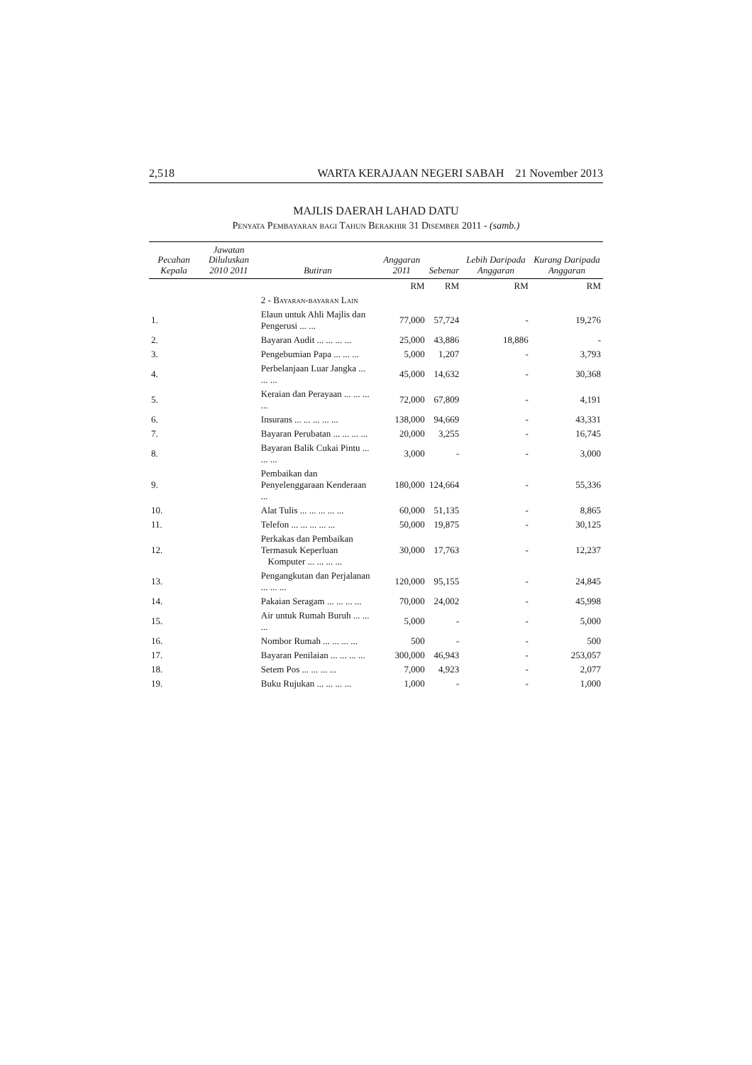2,518 WARTA KERAJAAN NEGERI SABAH 21 November 2013
MAJLIS DAERAH LAHAD DATU
Penyata Pembayaran bagi Tahun Berakhir 31 Disember 2011 - (samb.)
| Pecahan Kepala | Jawatan Diluluskan 2010 2011 | Butiran | Anggaran 2011 | Sebenar | Lebih Daripada Anggaran | Kurang Daripada Anggaran |
| --- | --- | --- | --- | --- | --- | --- |
| | | | RM | RM | RM | RM |
| | | 2 - Bayaran-bayaran Lain | | | | |
| 1. | | Elaun untuk Ahli Majlis dan Pengerusi ... ... | 77,000 | 57,724 | - | 19,276 |
| 2. | | Bayaran Audit ... ... ... ... | 25,000 | 43,886 | 18,886 | - |
| 3. | | Pengebumian Papa ... ... ... | 5,000 | 1,207 | - | 3,793 |
| 4. | | Perbelanjaan Luar Jangka ... ... ... | 45,000 | 14,632 | - | 30,368 |
| 5. | | Keraian dan Perayaan ... ... ... ... | 72,000 | 67,809 | - | 4,191 |
| 6. | | Insurans ... ... ... ... ... | 138,000 | 94,669 | - | 43,331 |
| 7. | | Bayaran Perubatan ... ... ... ... | 20,000 | 3,255 | - | 16,745 |
| 8. | | Bayaran Balik Cukai Pintu ... ... ... | 3,000 | - | - | 3,000 |
| 9. | | Pembaikan dan Penyelenggaraan Kenderaan ... | 180,000 | 124,664 | - | 55,336 |
| 10. | | Alat Tulis ... ... ... ... ... | 60,000 | 51,135 | - | 8,865 |
| 11. | | Telefon ... ... ... ... ... | 50,000 | 19,875 | - | 30,125 |
| 12. | | Perkakas dan Pembaikan Termasuk Keperluan Komputer ... ... ... ... | 30,000 | 17,763 | - | 12,237 |
| 13. | | Pengangkutan dan Perjalanan ... ... ... | 120,000 | 95,155 | - | 24,845 |
| 14. | | Pakaian Seragam ... ... ... ... | 70,000 | 24,002 | - | 45,998 |
| 15. | | Air untuk Rumah Buruh ... ... ... | 5,000 | - | - | 5,000 |
| 16. | | Nombor Rumah ... ... ... ... | 500 | - | - | 500 |
| 17. | | Bayaran Penilaian ... ... ... ... | 300,000 | 46,943 | - | 253,057 |
| 18. | | Setem Pos ... ... ... ... | 7,000 | 4,923 | - | 2,077 |
| 19. | | Buku Rujukan ... ... ... ... | 1,000 | - | - | 1,000 |